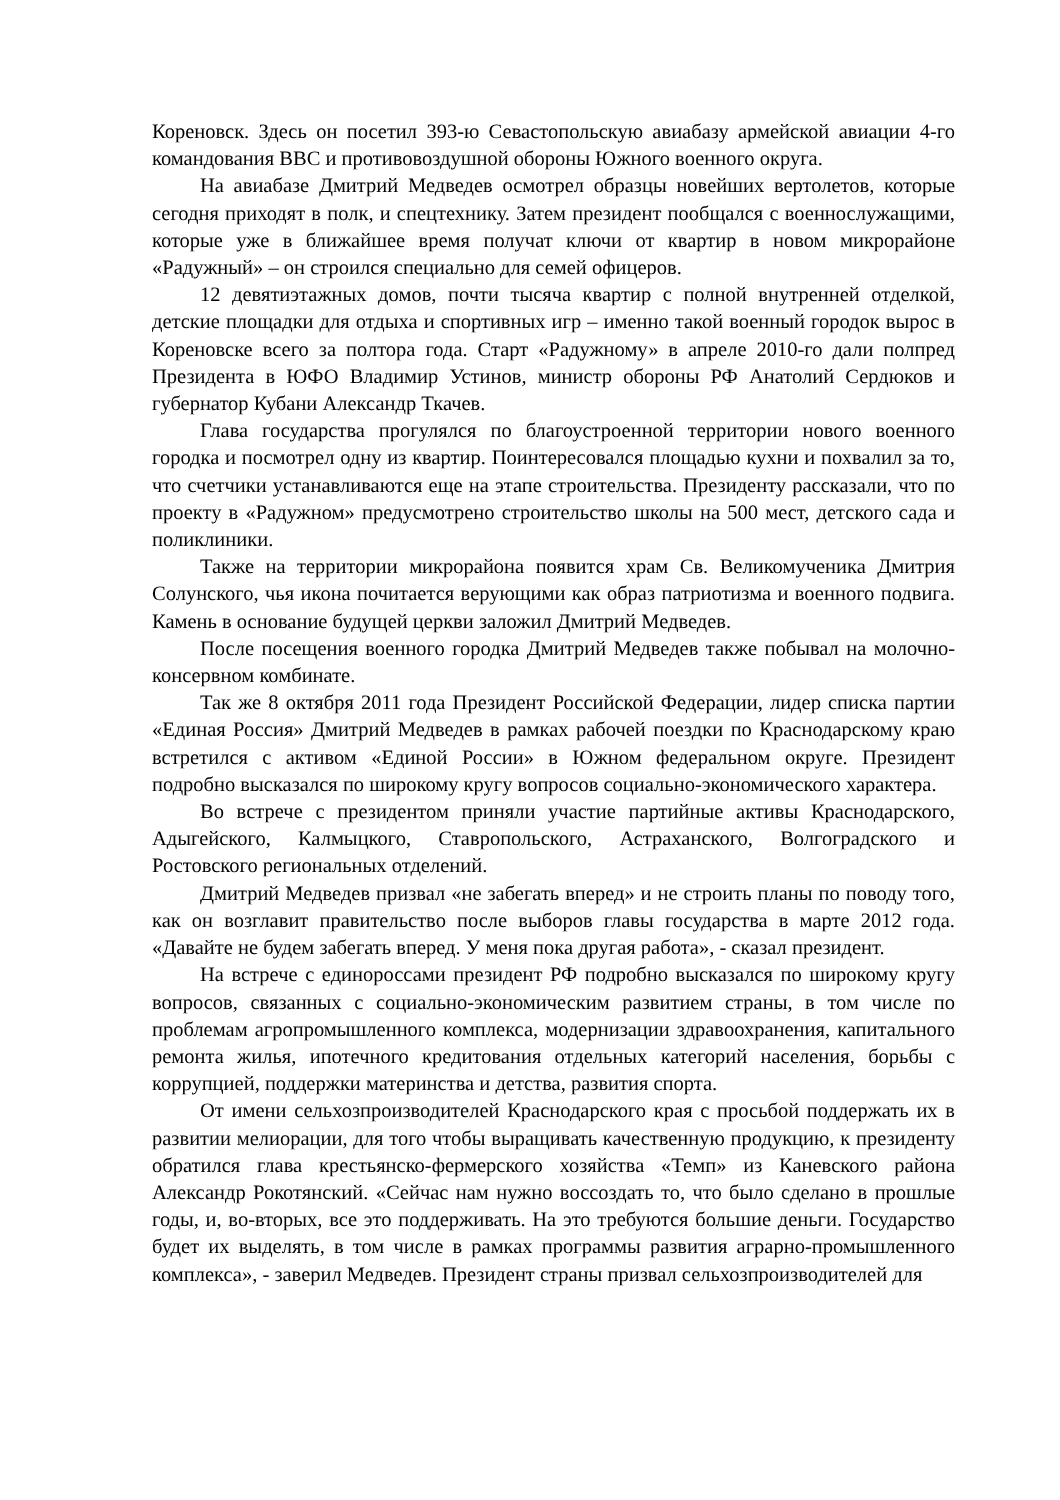Кореновск. Здесь он посетил 393-ю Севастопольскую авиабазу армейской авиации 4-го командования ВВС и противовоздушной обороны Южного военного округа.
На авиабазе Дмитрий Медведев осмотрел образцы новейших вертолетов, которые сегодня приходят в полк, и спецтехнику. Затем президент пообщался с военнослужащими, которые уже в ближайшее время получат ключи от квартир в новом микрорайоне «Радужный» – он строился специально для семей офицеров.
12 девятиэтажных домов, почти тысяча квартир с полной внутренней отделкой, детские площадки для отдыха и спортивных игр – именно такой военный городок вырос в Кореновске всего за полтора года. Старт «Радужному» в апреле 2010-го дали полпред Президента в ЮФО Владимир Устинов, министр обороны РФ Анатолий Сердюков и губернатор Кубани Александр Ткачев.
Глава государства прогулялся по благоустроенной территории нового военного городка и посмотрел одну из квартир. Поинтересовался площадью кухни и похвалил за то, что счетчики устанавливаются еще на этапе строительства. Президенту рассказали, что по проекту в «Радужном» предусмотрено строительство школы на 500 мест, детского сада и поликлиники.
Также на территории микрорайона появится храм Св. Великомученика Дмитрия Солунского, чья икона почитается верующими как образ патриотизма и военного подвига. Камень в основание будущей церкви заложил Дмитрий Медведев.
После посещения военного городка Дмитрий Медведев также побывал на молочно-консервном комбинате.
Так же 8 октября 2011 года Президент Российской Федерации, лидер списка партии «Единая Россия» Дмитрий Медведев в рамках рабочей поездки по Краснодарскому краю встретился с активом «Единой России» в Южном федеральном округе. Президент подробно высказался по широкому кругу вопросов социально-экономического характера.
Во встрече с президентом приняли участие партийные активы Краснодарского, Адыгейского, Калмыцкого, Ставропольского, Астраханского, Волгоградского и Ростовского региональных отделений.
Дмитрий Медведев призвал «не забегать вперед» и не строить планы по поводу того, как он возглавит правительство после выборов главы государства в марте 2012 года. «Давайте не будем забегать вперед. У меня пока другая работа», - сказал президент.
На встрече с единороссами президент РФ подробно высказался по широкому кругу вопросов, связанных с социально-экономическим развитием страны, в том числе по проблемам агропромышленного комплекса, модернизации здравоохранения, капитального ремонта жилья, ипотечного кредитования отдельных категорий населения, борьбы с коррупцией, поддержки материнства и детства, развития спорта.
От имени сельхозпроизводителей Краснодарского края с просьбой поддержать их в развитии мелиорации, для того чтобы выращивать качественную продукцию, к президенту обратился глава крестьянско-фермерского хозяйства «Темп» из Каневского района Александр Рокотянский. «Сейчас нам нужно воссоздать то, что было сделано в прошлые годы, и, во-вторых, все это поддерживать. На это требуются большие деньги. Государство будет их выделять, в том числе в рамках программы развития аграрно-промышленного комплекса», - заверил Медведев. Президент страны призвал сельхозпроизводителей для